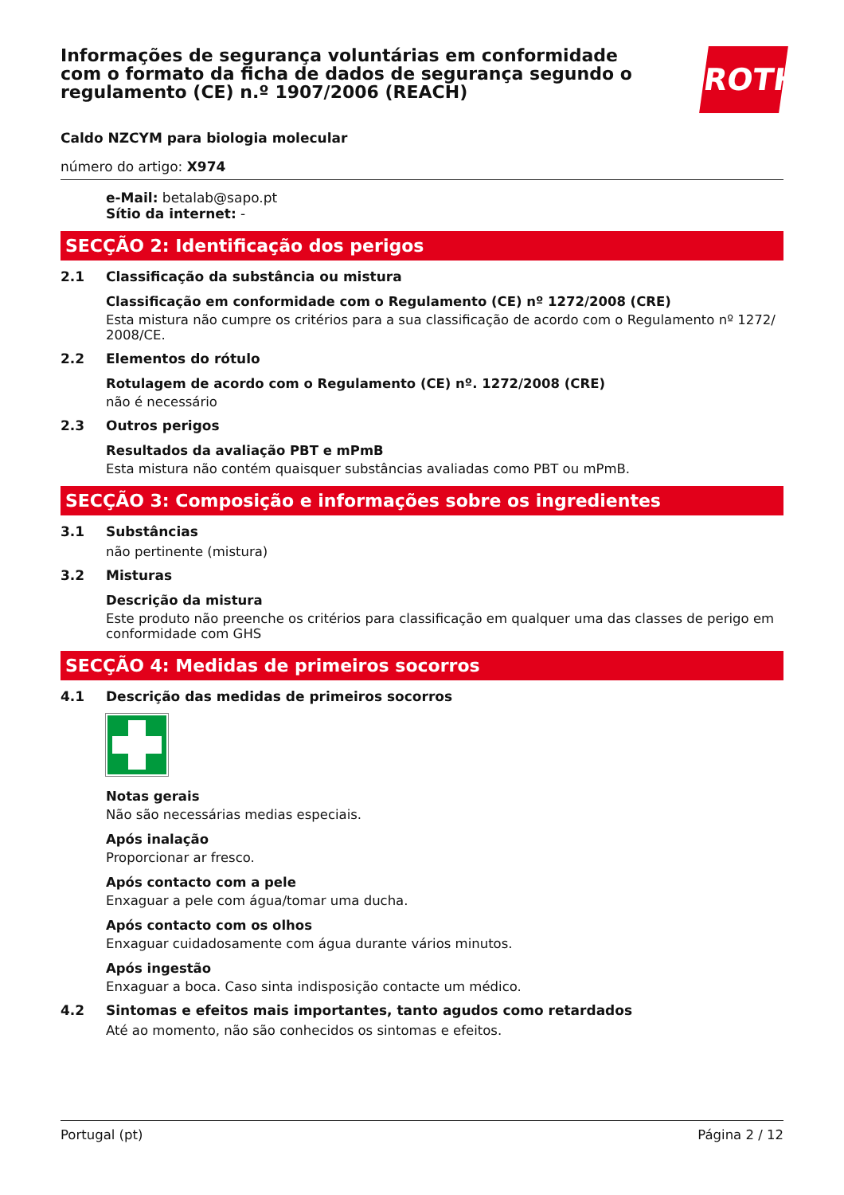ROTH
Informações de segurança voluntárias em conformidade com o formato da ficha de dados de segurança segundo o regulamento (CE) n.º 1907/2006 (REACH)
Caldo NZCYM para biologia molecular
número do artigo: X974
e-Mail: betalab@sapo.pt
Sítio da internet: -
SECÇÃO 2: Identificação dos perigos
2.1 Classificação da substância ou mistura
Classificação em conformidade com o Regulamento (CE) nº 1272/2008 (CRE)
Esta mistura não cumpre os critérios para a sua classificação de acordo com o Regulamento nº 1272/ 2008/CE.
2.2 Elementos do rótulo
Rotulagem de acordo com o Regulamento (CE) nº. 1272/2008 (CRE)
não é necessário
2.3 Outros perigos
Resultados da avaliação PBT e mPmB
Esta mistura não contém quaisquer substâncias avaliadas como PBT ou mPmB.
SECÇÃO 3: Composição e informações sobre os ingredientes
3.1 Substâncias
não pertinente (mistura)
3.2 Misturas
Descrição da mistura
Este produto não preenche os critérios para classificação em qualquer uma das classes de perigo em conformidade com GHS
SECÇÃO 4: Medidas de primeiros socorros
4.1 Descrição das medidas de primeiros socorros
Notas gerais
Não são necessárias medias especiais.
Após inalação
Proporcionar ar fresco.
Após contacto com a pele
Enxaguar a pele com água/tomar uma ducha.
Após contacto com os olhos
Enxaguar cuidadosamente com água durante vários minutos.
Após ingestão
Enxaguar a boca. Caso sinta indisposição contacte um médico.
4.2 Sintomas e efeitos mais importantes, tanto agudos como retardados
Até ao momento, não são conhecidos os sintomas e efeitos.
Portugal (pt) Página 2 / 12